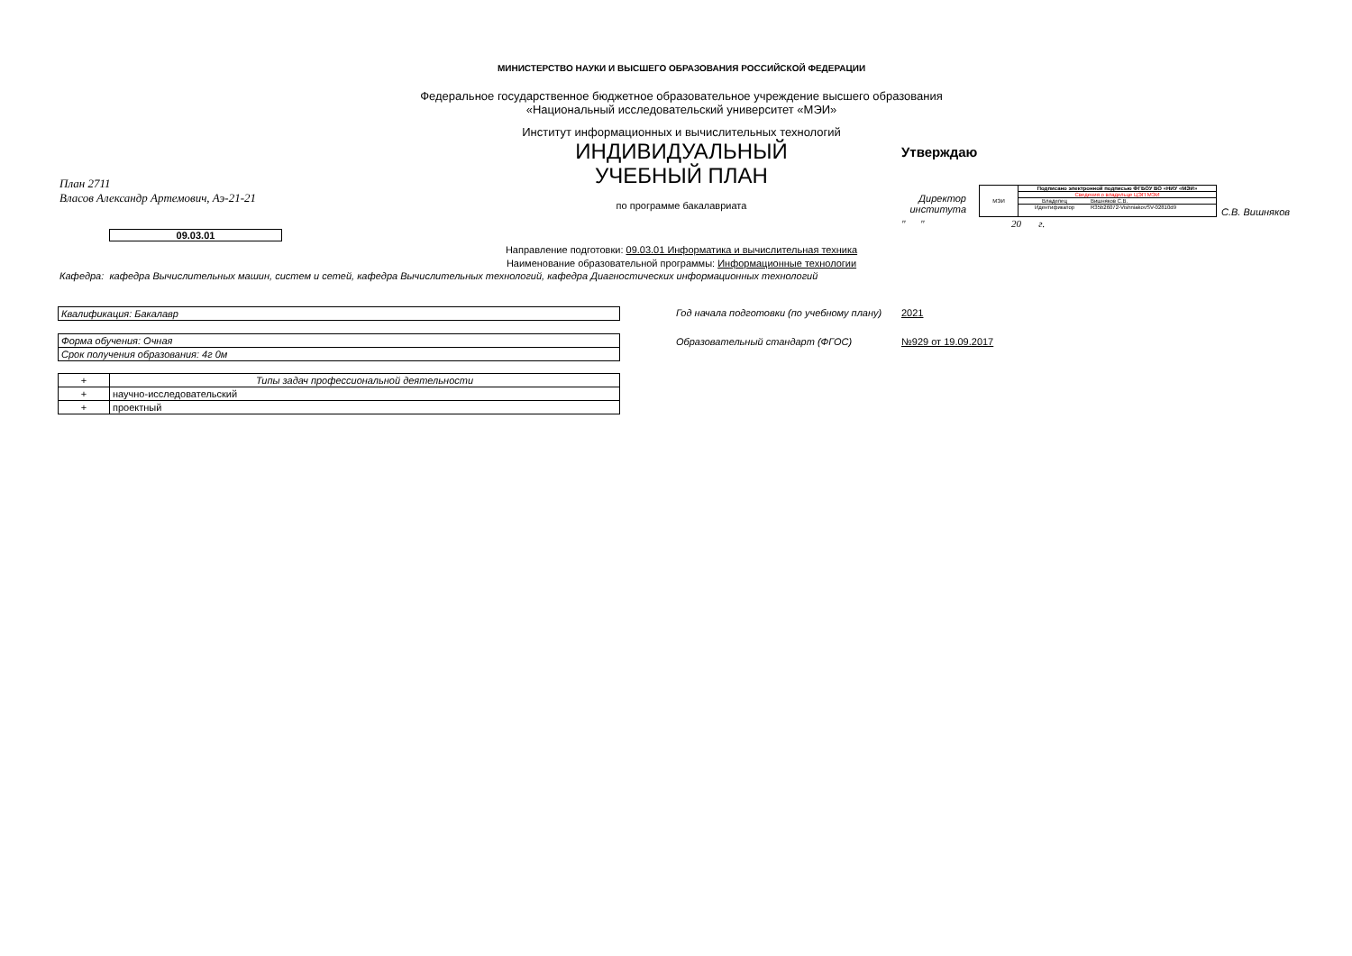МИНИСТЕРСТВО НАУКИ И ВЫСШЕГО ОБРАЗОВАНИЯ РОССИЙСКОЙ ФЕДЕРАЦИИ
Федеральное государственное бюджетное образовательное учреждение высшего образования
«Национальный исследовательский университет «МЭИ»
Институт информационных и вычислительных технологий
ИНДИВИДУАЛЬНЫЙ
УЧЕБНЫЙ ПЛАН
по программе бакалавриата
План 2711
Власов Александр Артемович, Аэ-21-21
09.03.01
Утверждаю
Директор
института
МЭИ
Подписано электронной подписью ФГБОУ ВО «НИУ «МЭИ»
Сведения о владельце ЦЭП МЭИ
Владелец Вишняков С.В.
Идентификатор R35b26072-VishniakovSV-02810d9
С.В. Вишняков
" " 20 г.
Направление подготовки: 09.03.01 Информатика и вычислительная техника
Наименование образовательной программы: Информационные технологии
Кафедра: кафедра Вычислительных машин, систем и сетей, кафедра Вычислительных технологий, кафедра Диагностических информационных технологий
| Квалификация: Бакалавр |
| Форма обучения: Очная |
| Срок получения образования: 4г 0м |
| + | Типы задач профессиональной деятельности |
| + | научно-исследовательский |
| + | проектный |
Год начала подготовки (по учебному плану)
2021
Образовательный стандарт (ФГОС)
№929 от 19.09.2017